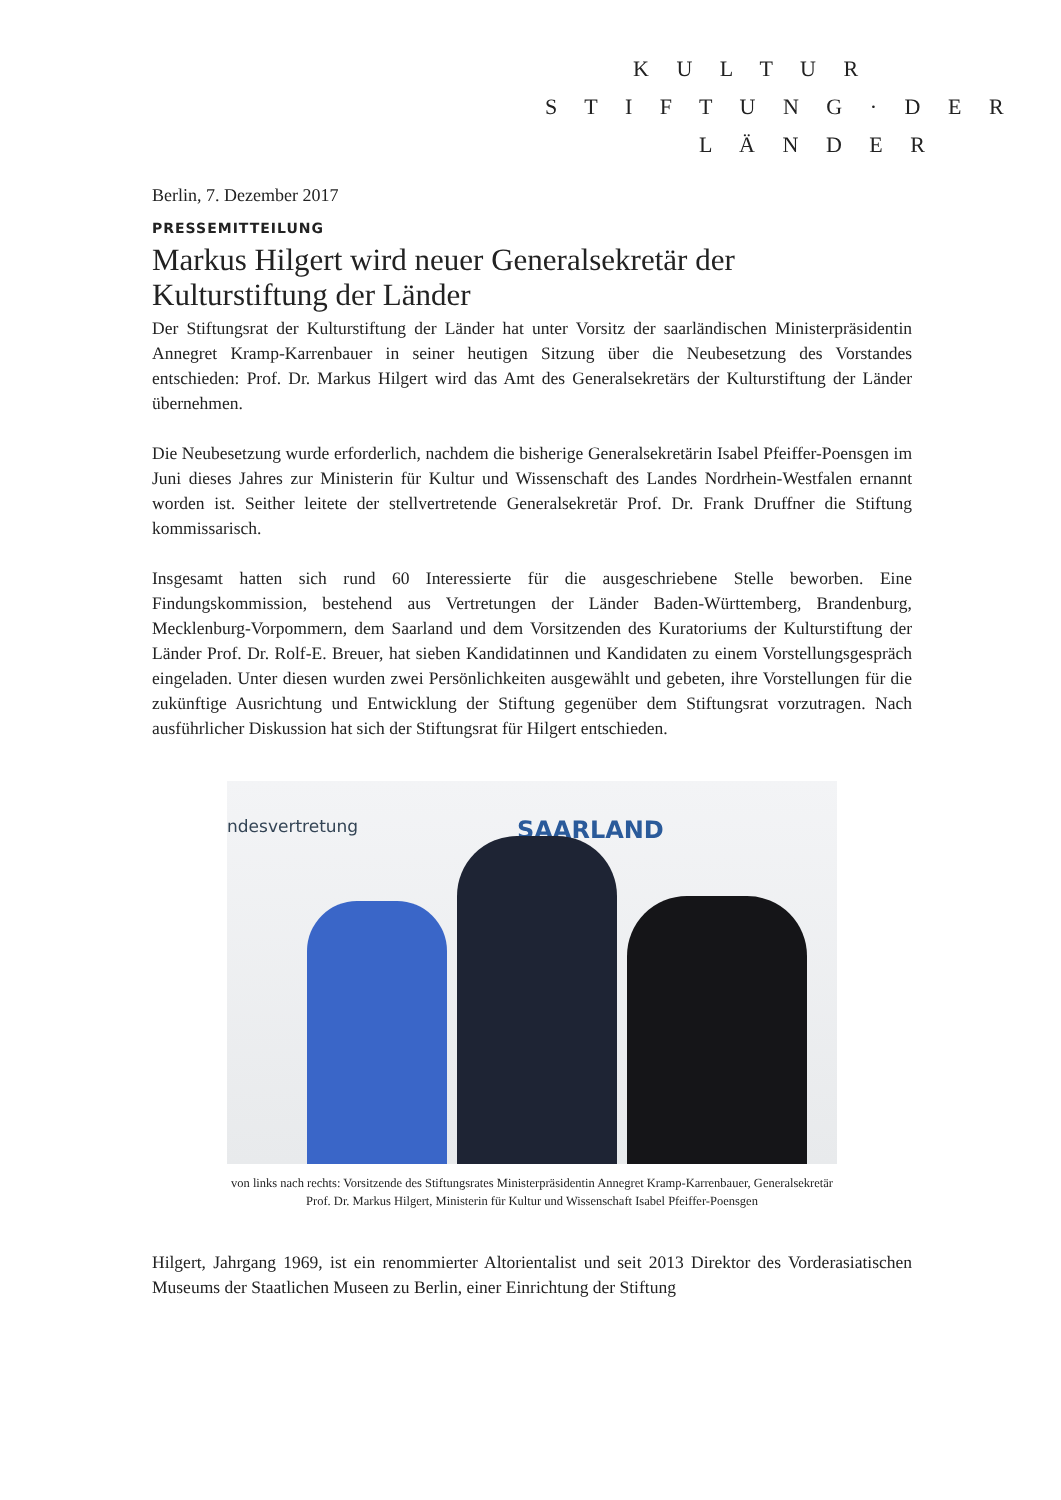K U L T U R
S T I F T U N G · D E R
L Ä N D E R
Berlin, 7. Dezember 2017
PRESSEMITTEILUNG
Markus Hilgert wird neuer Generalsekretär der Kulturstiftung der Länder
Der Stiftungsrat der Kulturstiftung der Länder hat unter Vorsitz der saarländischen Ministerpräsidentin Annegret Kramp-Karrenbauer in seiner heutigen Sitzung über die Neubesetzung des Vorstandes entschieden: Prof. Dr. Markus Hilgert wird das Amt des Generalsekretärs der Kulturstiftung der Länder übernehmen.
Die Neubesetzung wurde erforderlich, nachdem die bisherige Generalsekretärin Isabel Pfeiffer-Poensgen im Juni dieses Jahres zur Ministerin für Kultur und Wissenschaft des Landes Nordrhein-Westfalen ernannt worden ist. Seither leitete der stellvertretende Generalsekretär Prof. Dr. Frank Druffner die Stiftung kommissarisch.
Insgesamt hatten sich rund 60 Interessierte für die ausgeschriebene Stelle beworben. Eine Findungskommission, bestehend aus Vertretungen der Länder Baden-Württemberg, Brandenburg, Mecklenburg-Vorpommern, dem Saarland und dem Vorsitzenden des Kuratoriums der Kulturstiftung der Länder Prof. Dr. Rolf-E. Breuer, hat sieben Kandidatinnen und Kandidaten zu einem Vorstellungsgespräch eingeladen. Unter diesen wurden zwei Persönlichkeiten ausgewählt und gebeten, ihre Vorstellungen für die zukünftige Ausrichtung und Entwicklung der Stiftung gegenüber dem Stiftungsrat vorzutragen. Nach ausführlicher Diskussion hat sich der Stiftungsrat für Hilgert entschieden.
ndesvertretung SAARLAND
von links nach rechts: Vorsitzende des Stiftungsrates Ministerpräsidentin Annegret Kramp-Karrenbauer, Generalsekretär Prof. Dr. Markus Hilgert, Ministerin für Kultur und Wissenschaft Isabel Pfeiffer-Poensgen
Hilgert, Jahrgang 1969, ist ein renommierter Altorientalist und seit 2013 Direktor des Vorderasiatischen Museums der Staatlichen Museen zu Berlin, einer Einrichtung der Stiftung